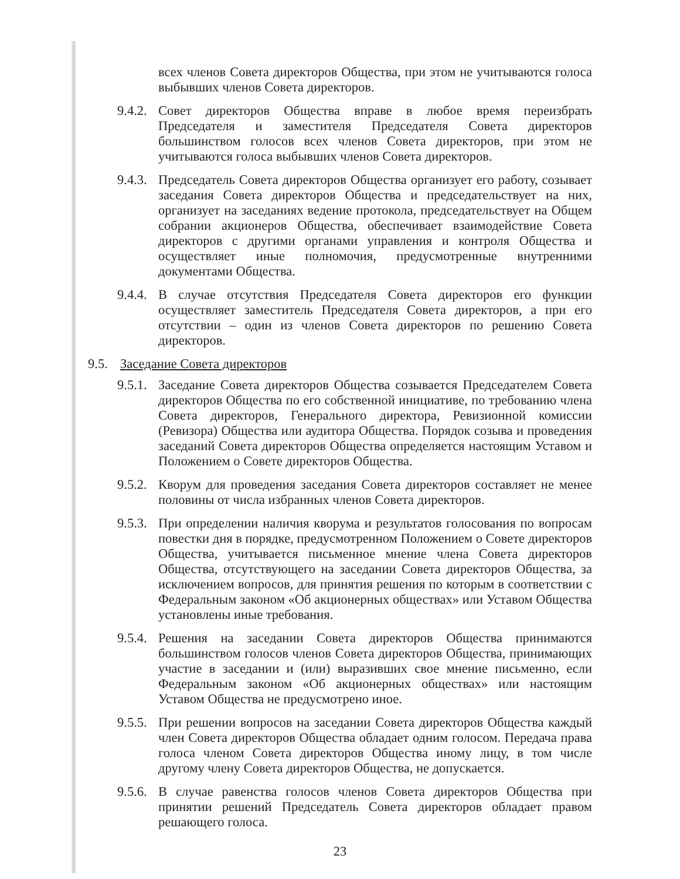всех членов Совета директоров Общества, при этом не учитываются голоса выбывших членов Совета директоров.
9.4.2.
Совет директоров Общества вправе в любое время переизбрать Председателя и заместителя Председателя Совета директоров большинством голосов всех членов Совета директоров, при этом не учитываются голоса выбывших членов Совета директоров.
9.4.3.
Председатель Совета директоров Общества организует его работу, созывает заседания Совета директоров Общества и председательствует на них, организует на заседаниях ведение протокола, председательствует на Общем собрании акционеров Общества, обеспечивает взаимодействие Совета директоров с другими органами управления и контроля Общества и осуществляет иные полномочия, предусмотренные внутренними документами Общества.
9.4.4.
В случае отсутствия Председателя Совета директоров его функции осуществляет заместитель Председателя Совета директоров, а при его отсутствии – один из членов Совета директоров по решению Совета директоров.
9.5. Заседание Совета директоров
9.5.1.
Заседание Совета директоров Общества созывается Председателем Совета директоров Общества по его собственной инициативе, по требованию члена Совета директоров, Генерального директора, Ревизионной комиссии (Ревизора) Общества или аудитора Общества. Порядок созыва и проведения заседаний Совета директоров Общества определяется настоящим Уставом и Положением о Совете директоров Общества.
9.5.2.
Кворум для проведения заседания Совета директоров составляет не менее половины от числа избранных членов Совета директоров.
9.5.3.
При определении наличия кворума и результатов голосования по вопросам повестки дня в порядке, предусмотренном Положением о Совете директоров Общества, учитывается письменное мнение члена Совета директоров Общества, отсутствующего на заседании Совета директоров Общества, за исключением вопросов, для принятия решения по которым в соответствии с Федеральным законом «Об акционерных обществах» или Уставом Общества установлены иные требования.
9.5.4.
Решения на заседании Совета директоров Общества принимаются большинством голосов членов Совета директоров Общества, принимающих участие в заседании и (или) выразивших свое мнение письменно, если Федеральным законом «Об акционерных обществах» или настоящим Уставом Общества не предусмотрено иное.
9.5.5.
При решении вопросов на заседании Совета директоров Общества каждый член Совета директоров Общества обладает одним голосом. Передача права голоса членом Совета директоров Общества иному лицу, в том числе другому члену Совета директоров Общества, не допускается.
9.5.6.
В случае равенства голосов членов Совета директоров Общества при принятии решений Председатель Совета директоров обладает правом решающего голоса.
23